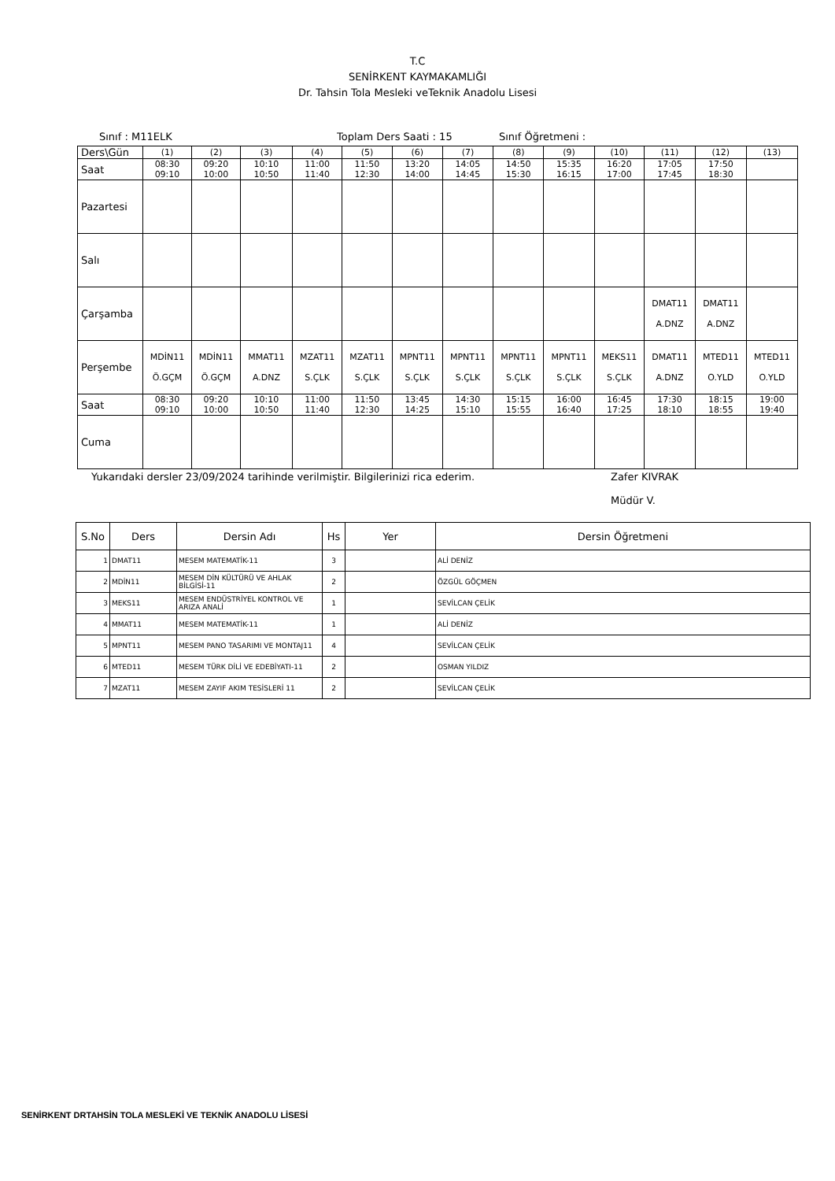T.C
SENİRKENT KAYMAKAMLIĞI
Dr. Tahsin Tola Mesleki veTeknik Anadolu Lisesi
Sınıf : M11ELK Toplam Ders Saati : 15 Sınıf Öğretmeni :
| Ders\Gün | (1) | (2) | (3) | (4) | (5) | (6) | (7) | (8) | (9) | (10) | (11) | (12) | (13) |
| Saat | 08:30 09:10 | 09:20 10:00 | 10:10 10:50 | 11:00 11:40 | 11:50 12:30 | 13:20 14:00 | 14:05 14:45 | 14:50 15:30 | 15:35 16:15 | 16:20 17:00 | 17:05 17:45 | 17:50 18:30 | |
| Pazartesi | | | | | | | | | | | | | |
| Salı | | | | | | | | | | | | | |
| Çarşamba | | | | | | | | | | | DMAT11 A.DNZ | DMAT11 A.DNZ | |
| Perşembe | MDİN11 Ö.GÇM | MDİN11 Ö.GÇM | MMAT11 A.DNZ | MZAT11 S.ÇLK | MZAT11 S.ÇLK | MPNT11 S.ÇLK | MPNT11 S.ÇLK | MPNT11 S.ÇLK | MPNT11 S.ÇLK | MEKS11 S.ÇLK | DMAT11 A.DNZ | MTED11 O.YLD | MTED11 O.YLD |
| Saat | 08:30 09:10 | 09:20 10:00 | 10:10 10:50 | 11:00 11:40 | 11:50 12:30 | 13:45 14:25 | 14:30 15:10 | 15:15 15:55 | 16:00 16:40 | 16:45 17:25 | 17:30 18:10 | 18:15 18:55 | 19:00 19:40 |
| Cuma | | | | | | | | | | | | | |
Yukarıdaki dersler 23/09/2024 tarihinde verilmiştir. Bilgilerinizi rica ederim. Zafer KIVRAK
Müdür V.
| S.No | Ders | Dersin Adı | Hs | Yer | Dersin Öğretmeni |
| --- | --- | --- | --- | --- | --- |
| 1 | DMAT11 | MESEM MATEMATİK-11 | 3 | | ALİ DENİZ |
| 2 | MDİN11 | MESEM DİN KÜLTÜRÜ VE AHLAK BİLGİSİ-11 | 2 | | ÖZGÜL GÖÇMEN |
| 3 | MEKS11 | MESEM ENDÜSTRİYEL KONTROL VE ARIZA ANALİ | 1 | | SEVİLCAN ÇELİK |
| 4 | MMAT11 | MESEM MATEMATİK-11 | 1 | | ALİ DENİZ |
| 5 | MPNT11 | MESEM PANO TASARIMI VE MONTAJ11 | 4 | | SEVİLCAN ÇELİK |
| 6 | MTED11 | MESEM TÜRK DİLİ VE EDEBİYATI-11 | 2 | | OSMAN YILDIZ |
| 7 | MZAT11 | MESEM ZAYIF AKIM TESİSLERİ 11 | 2 | | SEVİLCAN ÇELİK |
SENİRKENT DRTAHSİN TOLA MESLEKİ VE TEKNİK ANADOLU LİSESİ